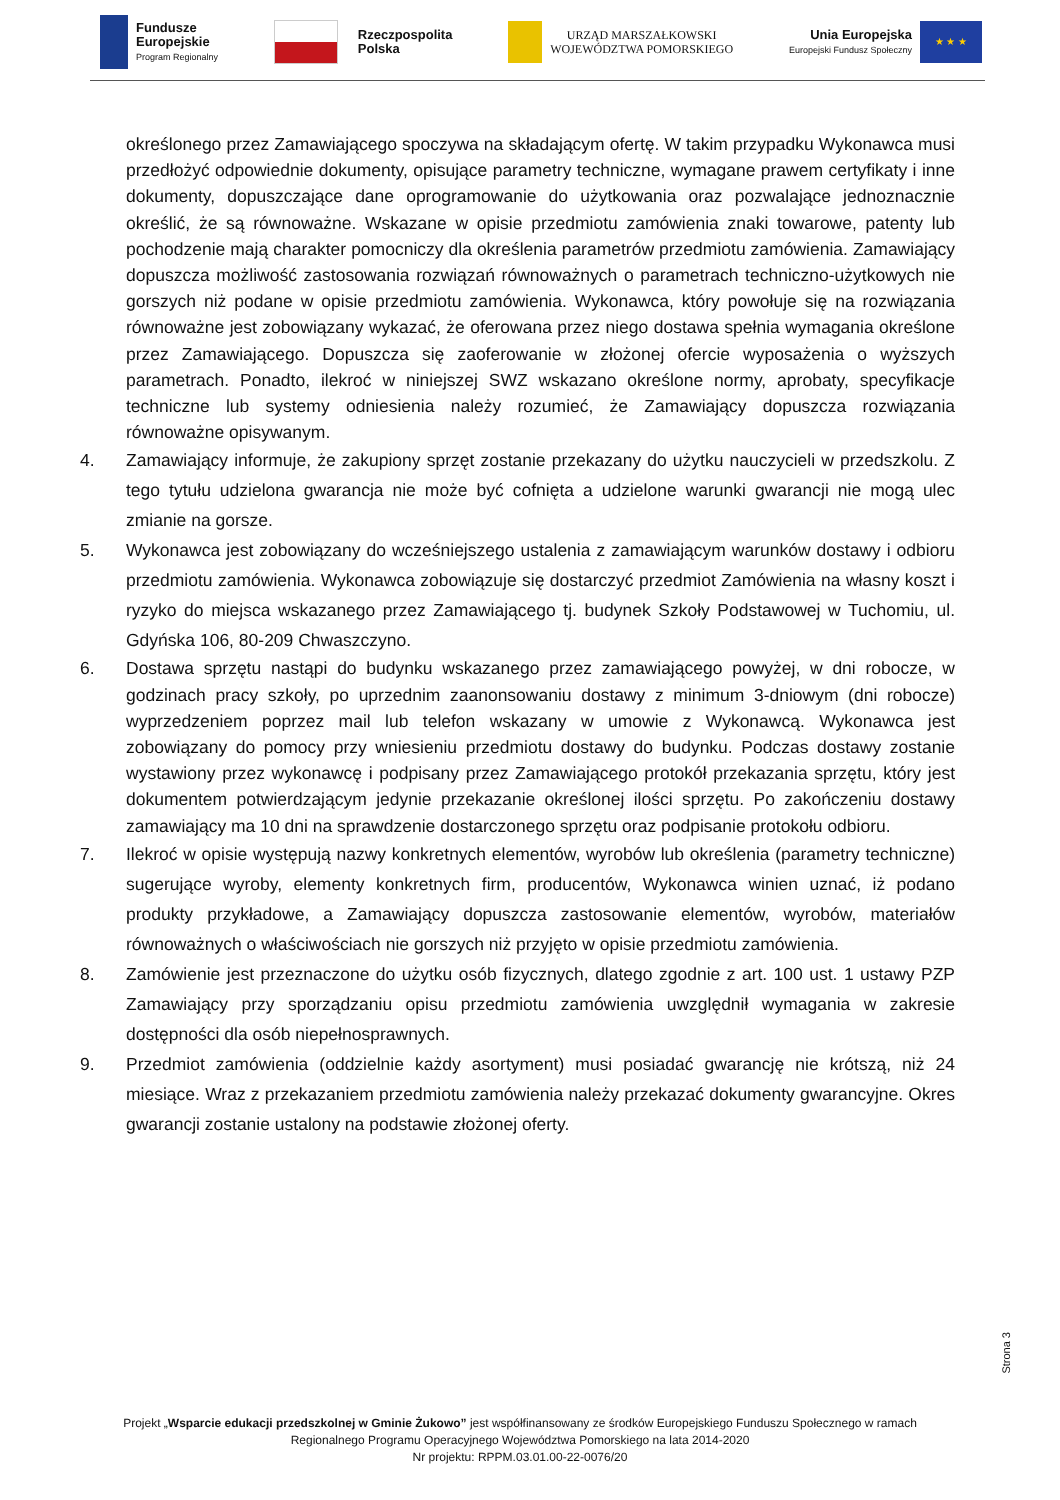Fundusze
Europejskie
Program Regionalny
Rzeczpospolita
Polska
URZĄD MARSZAŁKOWSKI
WOJEWÓDZTWA POMORSKIEGO
Unia Europejska
Europejski Fundusz Społeczny
★ ★ ★
określonego przez Zamawiającego spoczywa na składającym ofertę. W takim przypadku Wykonawca musi przedłożyć odpowiednie dokumenty, opisujące parametry techniczne, wymagane prawem certyfikaty i inne dokumenty, dopuszczające dane oprogramowanie do użytkowania oraz pozwalające jednoznacznie określić, że są równoważne. Wskazane w opisie przedmiotu zamówienia znaki towarowe, patenty lub pochodzenie mają charakter pomocniczy dla określenia parametrów przedmiotu zamówienia. Zamawiający dopuszcza możliwość zastosowania rozwiązań równoważnych o parametrach techniczno-użytkowych nie gorszych niż podane w opisie przedmiotu zamówienia. Wykonawca, który powołuje się na rozwiązania równoważne jest zobowiązany wykazać, że oferowana przez niego dostawa spełnia wymagania określone przez Zamawiającego. Dopuszcza się zaoferowanie w złożonej ofercie wyposażenia o wyższych parametrach. Ponadto, ilekroć w niniejszej SWZ wskazano określone normy, aprobaty, specyfikacje techniczne lub systemy odniesienia należy rozumieć, że Zamawiający dopuszcza rozwiązania równoważne opisywanym.
4. Zamawiający informuje, że zakupiony sprzęt zostanie przekazany do użytku nauczycieli w przedszkolu. Z tego tytułu udzielona gwarancja nie może być cofnięta a udzielone warunki gwarancji nie mogą ulec zmianie na gorsze.
5. Wykonawca jest zobowiązany do wcześniejszego ustalenia z zamawiającym warunków dostawy i odbioru przedmiotu zamówienia. Wykonawca zobowiązuje się dostarczyć przedmiot Zamówienia na własny koszt i ryzyko do miejsca wskazanego przez Zamawiającego tj. budynek Szkoły Podstawowej w Tuchomiu, ul. Gdyńska 106, 80-209 Chwaszczyno.
6. Dostawa sprzętu nastąpi do budynku wskazanego przez zamawiającego powyżej, w dni robocze, w godzinach pracy szkoły, po uprzednim zaanonsowaniu dostawy z minimum 3-dniowym (dni robocze) wyprzedzeniem poprzez mail lub telefon wskazany w umowie z Wykonawcą. Wykonawca jest zobowiązany do pomocy przy wniesieniu przedmiotu dostawy do budynku. Podczas dostawy zostanie wystawiony przez wykonawcę i podpisany przez Zamawiającego protokół przekazania sprzętu, który jest dokumentem potwierdzającym jedynie przekazanie określonej ilości sprzętu. Po zakończeniu dostawy zamawiający ma 10 dni na sprawdzenie dostarczonego sprzętu oraz podpisanie protokołu odbioru.
7. Ilekroć w opisie występują nazwy konkretnych elementów, wyrobów lub określenia (parametry techniczne) sugerujące wyroby, elementy konkretnych firm, producentów, Wykonawca winien uznać, iż podano produkty przykładowe, a Zamawiający dopuszcza zastosowanie elementów, wyrobów, materiałów równoważnych o właściwościach nie gorszych niż przyjęto w opisie przedmiotu zamówienia.
8. Zamówienie jest przeznaczone do użytku osób fizycznych, dlatego zgodnie z art. 100 ust. 1 ustawy PZP Zamawiający przy sporządzaniu opisu przedmiotu zamówienia uwzględnił wymagania w zakresie dostępności dla osób niepełnosprawnych.
9. Przedmiot zamówienia (oddzielnie każdy asortyment) musi posiadać gwarancję nie krótszą, niż 24 miesiące. Wraz z przekazaniem przedmiotu zamówienia należy przekazać dokumenty gwarancyjne. Okres gwarancji zostanie ustalony na podstawie złożonej oferty.
Strona 3
Projekt „Wsparcie edukacji przedszkolnej w Gminie Żukowo” jest współfinansowany ze środków Europejskiego Funduszu Społecznego w ramach
Regionalnego Programu Operacyjnego Województwa Pomorskiego na lata 2014-2020
Nr projektu: RPPM.03.01.00-22-0076/20